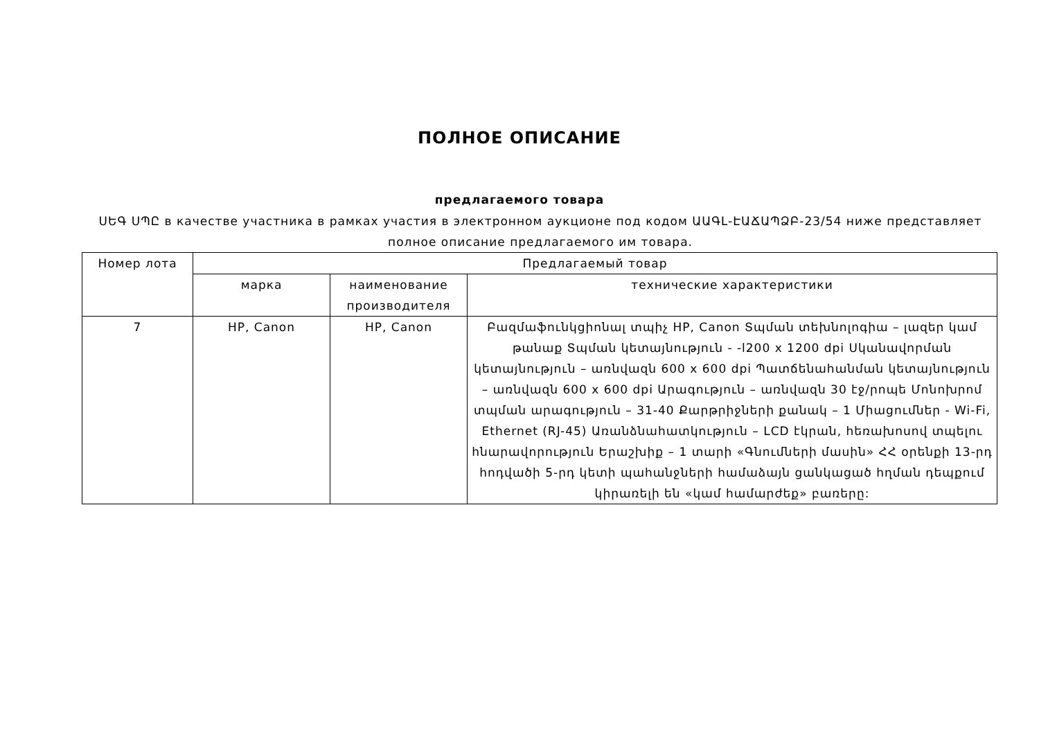ПОЛНОЕ ОПИСАНИЕ
предлагаемого товара
ՍԵԳ ՍՊԸ в качестве участника в рамках участия в электронном аукционе под кодом ԱԱԳԼ-ԷԱՃԱՊՁԲ-23/54 ниже представляет полное описание предлагаемого им товара.
| Номер лота | Предлагаемый товар | | |
| --- | --- | --- | --- |
| | марка | наименование производителя | технические характеристики |
| 7 | HP, Canon | HP, Canon | Բազմաֆունկցիոնալ տպիչ HP, Canon Տպման տեխնոլոգիա – լազեր կամ թանաք Տպման կետայնություն - -l200 x 1200 dpi Սկանավորման կետայնություն – առնվազն 600 x 600 dpi Պատճենահանման կետայնություն – առնվազն 600 x 600 dpi Արագություն – առնվազն 30 էջ/րոպե Մոնոխրոմ տպման արագություն – 31-40 Քարթրիջների քանակ – 1 Միացումներ - Wi-Fi, Ethernet (RJ-45) Առանձնահատկություն – LCD էկրան, հեռախոսով տպելու հնարավորություն Երաշխիք – 1 տարի «Գնումների մասին» ՀՀ օրենքի 13-րդ հոդվածի 5-րդ կետի պահանջների համաձայն ցանկացած հղման դեպքում կիրառելի են «կամ համարժեք» բառերը: |